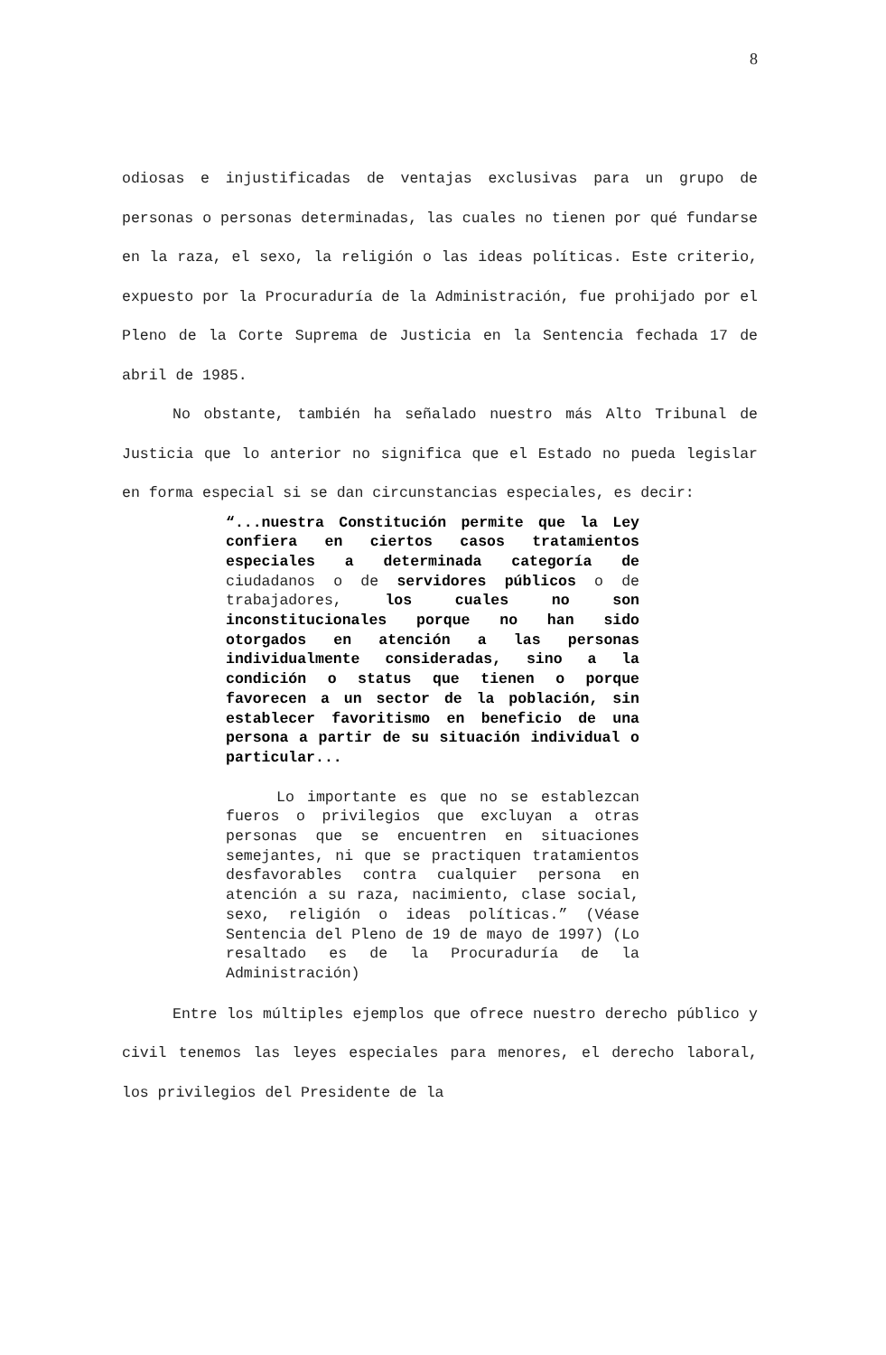8
odiosas e injustificadas de ventajas exclusivas para un grupo de personas o personas determinadas, las cuales no tienen por qué fundarse en la raza, el sexo, la religión o las ideas políticas. Este criterio, expuesto por la Procuraduría de la Administración, fue prohijado por el Pleno de la Corte Suprema de Justicia en la Sentencia fechada 17 de abril de 1985.
No obstante, también ha señalado nuestro más Alto Tribunal de Justicia que lo anterior no significa que el Estado no pueda legislar en forma especial si se dan circunstancias especiales, es decir:
“...nuestra Constitución permite que la Ley confiera en ciertos casos tratamientos especiales a determinada categoría de ciudadanos o de servidores públicos o de trabajadores, los cuales no son inconstitucionales porque no han sido otorgados en atención a las personas individualmente consideradas, sino a la condición o status que tienen o porque favorecen a un sector de la población, sin establecer favoritismo en beneficio de una persona a partir de su situación individual o particular...
Lo importante es que no se establezcan fueros o privilegios que excluyan a otras personas que se encuentren en situaciones semejantes, ni que se practiquen tratamientos desfavorables contra cualquier persona en atención a su raza, nacimiento, clase social, sexo, religión o ideas políticas.” (Véase Sentencia del Pleno de 19 de mayo de 1997) (Lo resaltado es de la Procuraduría de la Administración)
Entre los múltiples ejemplos que ofrece nuestro derecho público y civil tenemos las leyes especiales para menores, el derecho laboral, los privilegios del Presidente de la